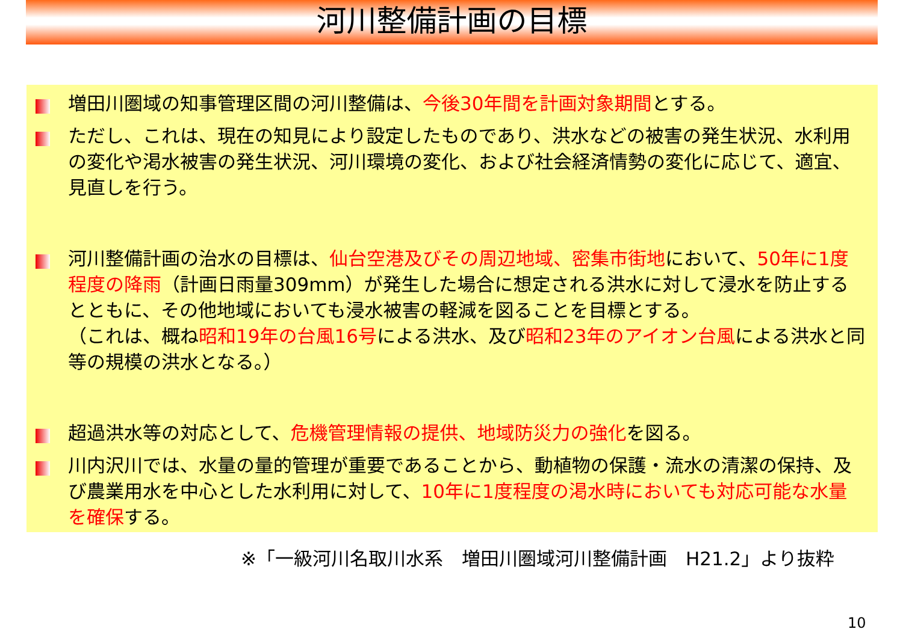河川整備計画の目標
増田川圏域の知事管理区間の河川整備は、今後30年間を計画対象期間とする。
ただし、これは、現在の知見により設定したものであり、洪水などの被害の発生状況、水利用の変化や渇水被害の発生状況、河川環境の変化、および社会経済情勢の変化に応じて、適宜、見直しを行う。
河川整備計画の治水の目標は、仙台空港及びその周辺地域、密集市街地において、50年に1度程度の降雨（計画日雨量309mm）が発生した場合に想定される洪水に対して浸水を防止するとともに、その他地域においても浸水被害の軽減を図ることを目標とする。
（これは、概ね昭和19年の台風16号による洪水、及び昭和23年のアイオン台風による洪水と同等の規模の洪水となる。）
超過洪水等の対応として、危機管理情報の提供、地域防災力の強化を図る。
川内沢川では、水量の量的管理が重要であることから、動植物の保護・流水の清潔の保持、及び農業用水を中心とした水利用に対して、10年に1度程度の渇水時においても対応可能な水量を確保する。
※「一級河川名取川水系　増田川圏域河川整備計画　H21.2」より抜粋
10